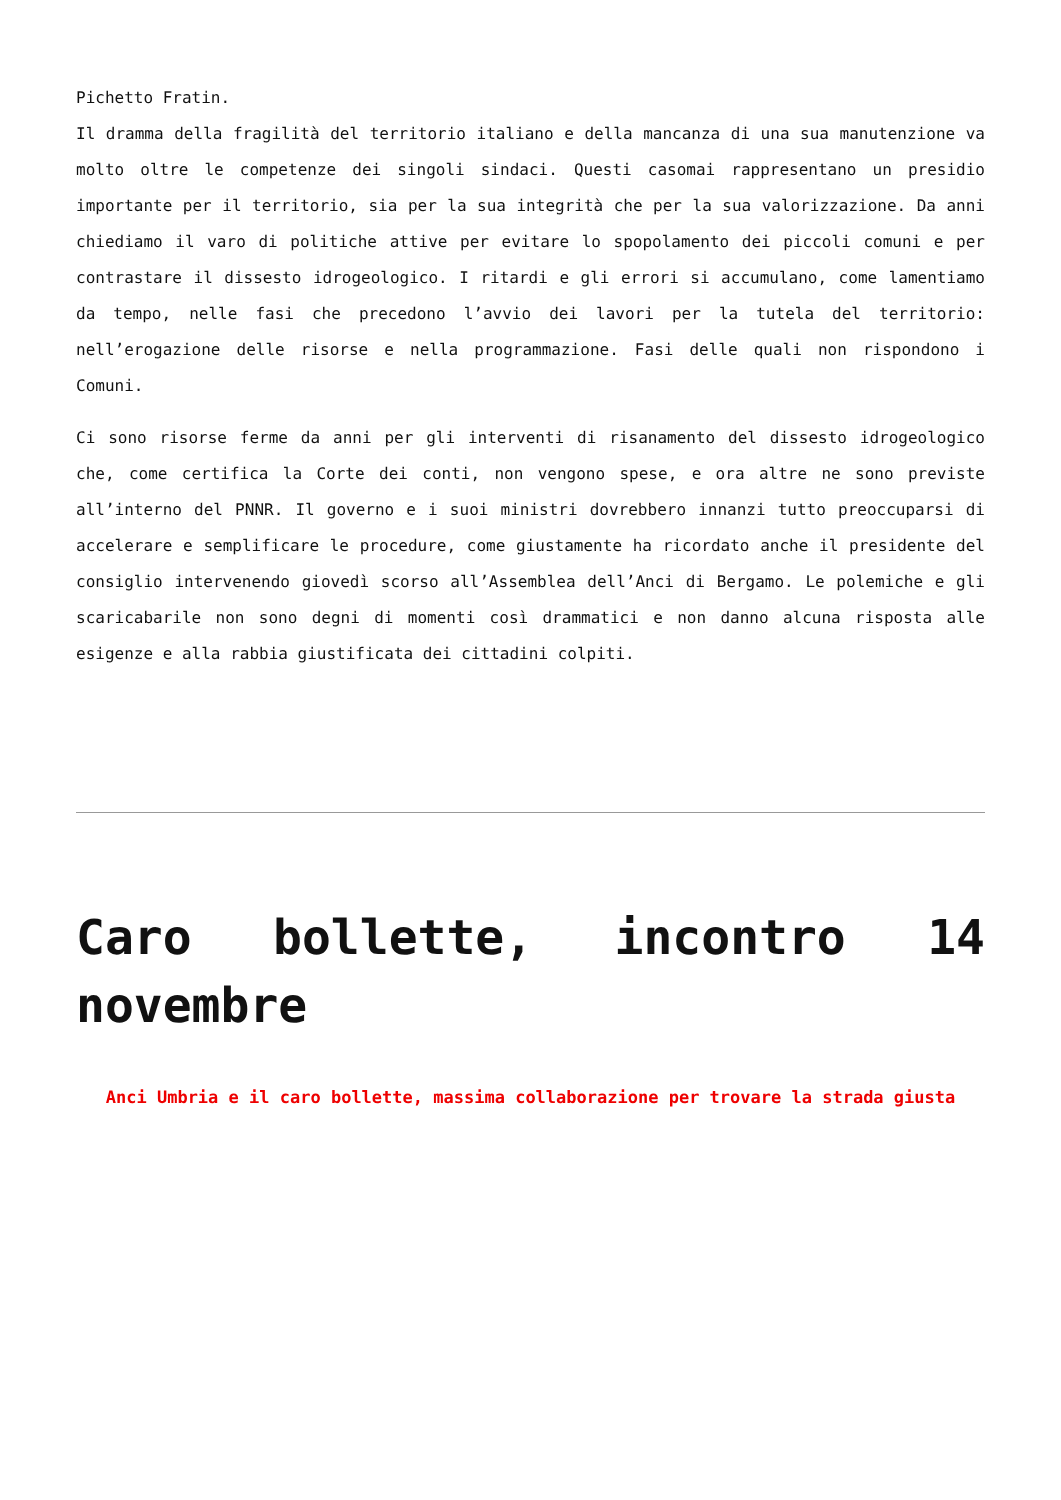Pichetto Fratin.
Il dramma della fragilità del territorio italiano e della mancanza di una sua manutenzione va molto oltre le competenze dei singoli sindaci. Questi casomai rappresentano un presidio importante per il territorio, sia per la sua integrità che per la sua valorizzazione. Da anni chiediamo il varo di politiche attive per evitare lo spopolamento dei piccoli comuni e per contrastare il dissesto idrogeologico. I ritardi e gli errori si accumulano, come lamentiamo da tempo, nelle fasi che precedono l’avvio dei lavori per la tutela del territorio: nell’erogazione delle risorse e nella programmazione. Fasi delle quali non rispondono i Comuni.
Ci sono risorse ferme da anni per gli interventi di risanamento del dissesto idrogeologico che, come certifica la Corte dei conti, non vengono spese, e ora altre ne sono previste all’interno del PNNR. Il governo e i suoi ministri dovrebbero innanzi tutto preoccuparsi di accelerare e semplificare le procedure, come giustamente ha ricordato anche il presidente del consiglio intervenendo giovedì scorso all’Assemblea dell’Anci di Bergamo. Le polemiche e gli scaricabarile non sono degni di momenti così drammatici e non danno alcuna risposta alle esigenze e alla rabbia giustificata dei cittadini colpiti.
Caro bollette, incontro 14 novembre
Anci Umbria e il caro bollette, massima collaborazione per trovare la strada giusta